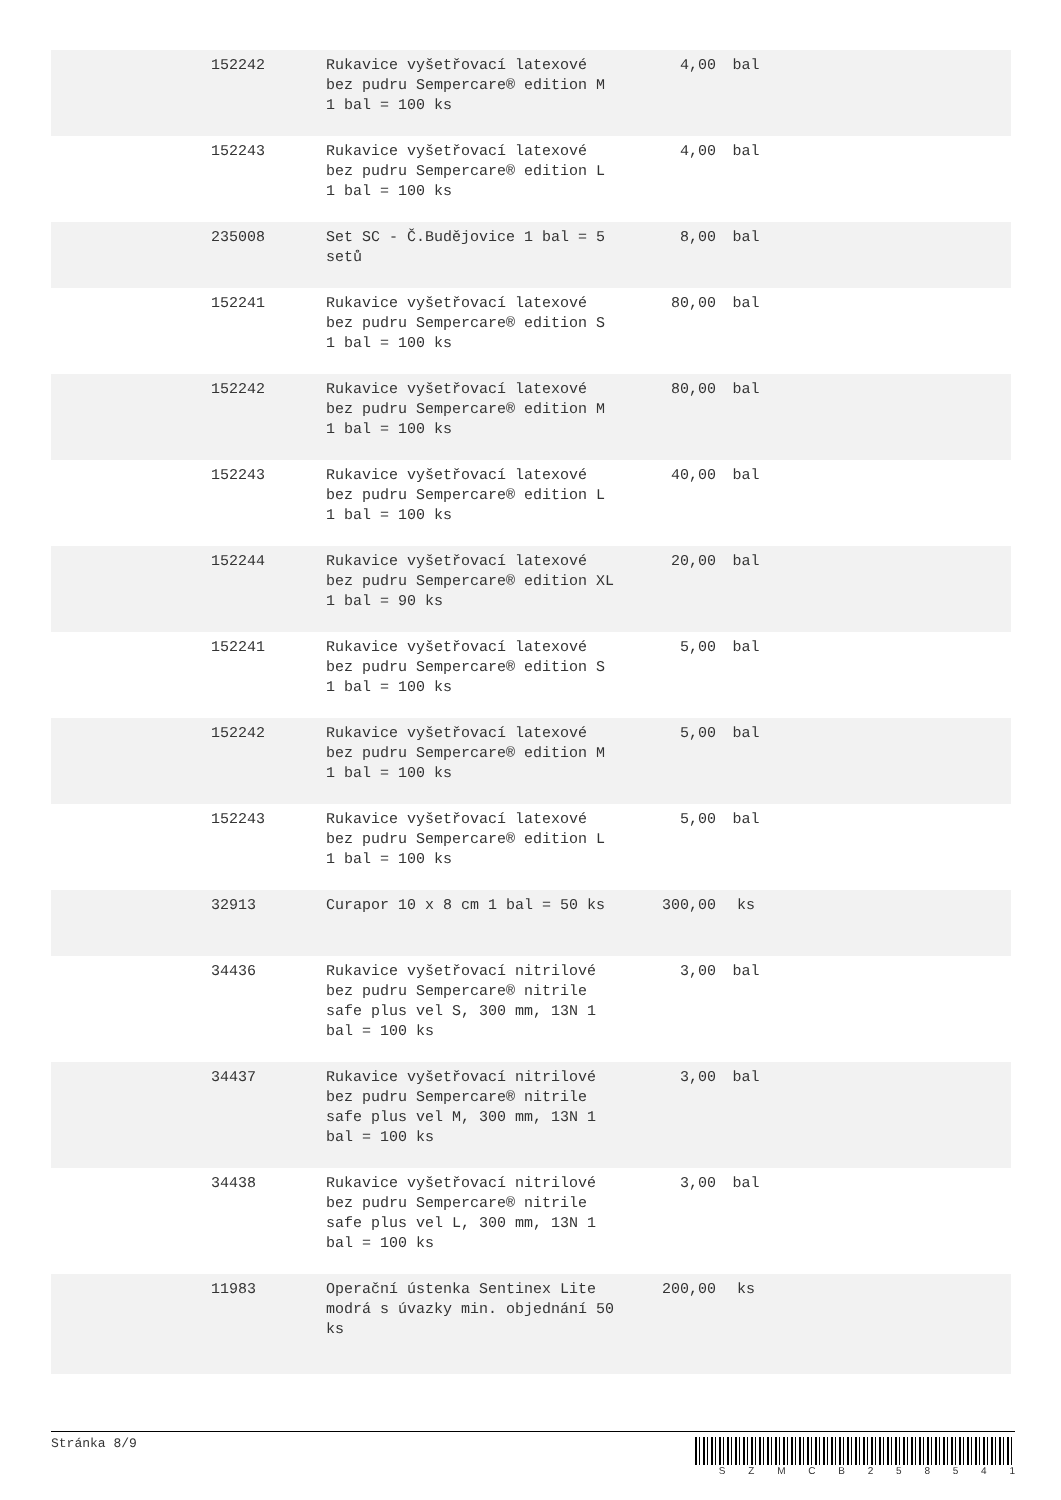| | 152242 | Rukavice vyšetřovací latexové bez pudru Sempercare® edition M 1 bal = 100 ks | 4,00 | bal | |
| | 152243 | Rukavice vyšetřovací latexové bez pudru Sempercare® edition L 1 bal = 100 ks | 4,00 | bal | |
| | 235008 | Set SC - Č.Budějovice 1 bal = 5 setů | 8,00 | bal | |
| | 152241 | Rukavice vyšetřovací latexové bez pudru Sempercare® edition S 1 bal = 100 ks | 80,00 | bal | |
| | 152242 | Rukavice vyšetřovací latexové bez pudru Sempercare® edition M 1 bal = 100 ks | 80,00 | bal | |
| | 152243 | Rukavice vyšetřovací latexové bez pudru Sempercare® edition L 1 bal = 100 ks | 40,00 | bal | |
| | 152244 | Rukavice vyšetřovací latexové bez pudru Sempercare® edition XL 1 bal = 90 ks | 20,00 | bal | |
| | 152241 | Rukavice vyšetřovací latexové bez pudru Sempercare® edition S 1 bal = 100 ks | 5,00 | bal | |
| | 152242 | Rukavice vyšetřovací latexové bez pudru Sempercare® edition M 1 bal = 100 ks | 5,00 | bal | |
| | 152243 | Rukavice vyšetřovací latexové bez pudru Sempercare® edition L 1 bal = 100 ks | 5,00 | bal | |
| | 32913 | Curapor 10 x 8 cm 1 bal = 50 ks | 300,00 | ks | |
| | 34436 | Rukavice vyšetřovací nitrilové bez pudru Sempercare® nitrile safe plus vel S, 300 mm, 13N 1 bal = 100 ks | 3,00 | bal | |
| | 34437 | Rukavice vyšetřovací nitrilové bez pudru Sempercare® nitrile safe plus vel M, 300 mm, 13N 1 bal = 100 ks | 3,00 | bal | |
| | 34438 | Rukavice vyšetřovací nitrilové bez pudru Sempercare® nitrile safe plus vel L, 300 mm, 13N 1 bal = 100 ks | 3,00 | bal | |
| | 11983 | Operační ústenka Sentinex Lite modrá s úvazky min. objednání 50 ks | 200,00 | ks | |
Stránka 8/9 S Z M C B 2 5 8 5 4 1